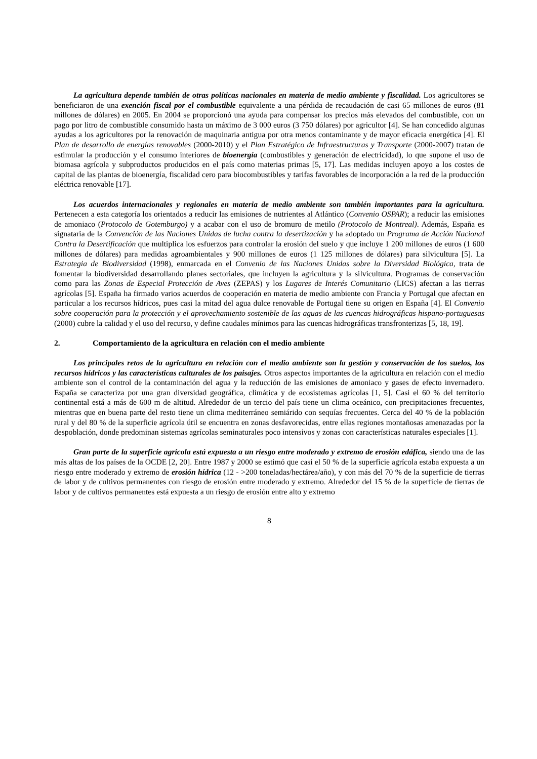La agricultura depende también de otras políticas nacionales en materia de medio ambiente y fiscalidad. Los agricultores se beneficiaron de una exención fiscal por el combustible equivalente a una pérdida de recaudación de casi 65 millones de euros (81 millones de dólares) en 2005. En 2004 se proporcionó una ayuda para compensar los precios más elevados del combustible, con un pago por litro de combustible consumido hasta un máximo de 3 000 euros (3 750 dólares) por agricultor [4]. Se han concedido algunas ayudas a los agricultores por la renovación de maquinaria antigua por otra menos contaminante y de mayor eficacia energética [4]. El Plan de desarrollo de energías renovables (2000-2010) y el Plan Estratégico de Infraestructuras y Transporte (2000-2007) tratan de estimular la producción y el consumo interiores de bioenergía (combustibles y generación de electricidad), lo que supone el uso de biomasa agrícola y subproductos producidos en el país como materias primas [5, 17]. Las medidas incluyen apoyo a los costes de capital de las plantas de bioenergía, fiscalidad cero para biocombustibles y tarifas favorables de incorporación a la red de la producción eléctrica renovable [17].
Los acuerdos internacionales y regionales en materia de medio ambiente son también importantes para la agricultura. Pertenecen a esta categoría los orientados a reducir las emisiones de nutrientes al Atlántico (Convenio OSPAR); a reducir las emisiones de amoniaco (Protocolo de Gotemburgo) y a acabar con el uso de bromuro de metilo (Protocolo de Montreal). Además, España es signataria de la Convención de las Naciones Unidas de lucha contra la desertización y ha adoptado un Programa de Acción Nacional Contra la Desertificación que multiplica los esfuerzos para controlar la erosión del suelo y que incluye 1 200 millones de euros (1 600 millones de dólares) para medidas agroambientales y 900 millones de euros (1 125 millones de dólares) para silvicultura [5]. La Estrategia de Biodiversidad (1998), enmarcada en el Convenio de las Naciones Unidas sobre la Diversidad Biológica, trata de fomentar la biodiversidad desarrollando planes sectoriales, que incluyen la agricultura y la silvicultura. Programas de conservación como para las Zonas de Especial Protección de Aves (ZEPAS) y los Lugares de Interés Comunitario (LICS) afectan a las tierras agrícolas [5]. España ha firmado varios acuerdos de cooperación en materia de medio ambiente con Francia y Portugal que afectan en particular a los recursos hídricos, pues casi la mitad del agua dulce renovable de Portugal tiene su origen en España [4]. El Convenio sobre cooperación para la protección y el aprovechamiento sostenible de las aguas de las cuencas hidrográficas hispano-portuguesas (2000) cubre la calidad y el uso del recurso, y define caudales mínimos para las cuencas hidrográficas transfronterizas [5, 18, 19].
2. Comportamiento de la agricultura en relación con el medio ambiente
Los principales retos de la agricultura en relación con el medio ambiente son la gestión y conservación de los suelos, los recursos hídricos y las características culturales de los paisajes. Otros aspectos importantes de la agricultura en relación con el medio ambiente son el control de la contaminación del agua y la reducción de las emisiones de amoniaco y gases de efecto invernadero. España se caracteriza por una gran diversidad geográfica, climática y de ecosistemas agrícolas [1, 5]. Casi el 60 % del territorio continental está a más de 600 m de altitud. Alrededor de un tercio del país tiene un clima oceánico, con precipitaciones frecuentes, mientras que en buena parte del resto tiene un clima mediterráneo semiárido con sequías frecuentes. Cerca del 40 % de la población rural y del 80 % de la superficie agrícola útil se encuentra en zonas desfavorecidas, entre ellas regiones montañosas amenazadas por la despoblación, donde predominan sistemas agrícolas seminaturales poco intensivos y zonas con características naturales especiales [1].
Gran parte de la superficie agrícola está expuesta a un riesgo entre moderado y extremo de erosión edáfica, siendo una de las más altas de los países de la OCDE [2, 20]. Entre 1987 y 2000 se estimó que casi el 50 % de la superficie agrícola estaba expuesta a un riesgo entre moderado y extremo de erosión hídrica (12 - >200 toneladas/hectárea/año), y con más del 70 % de la superficie de tierras de labor y de cultivos permanentes con riesgo de erosión entre moderado y extremo. Alrededor del 15 % de la superficie de tierras de labor y de cultivos permanentes está expuesta a un riesgo de erosión entre alto y extremo
8